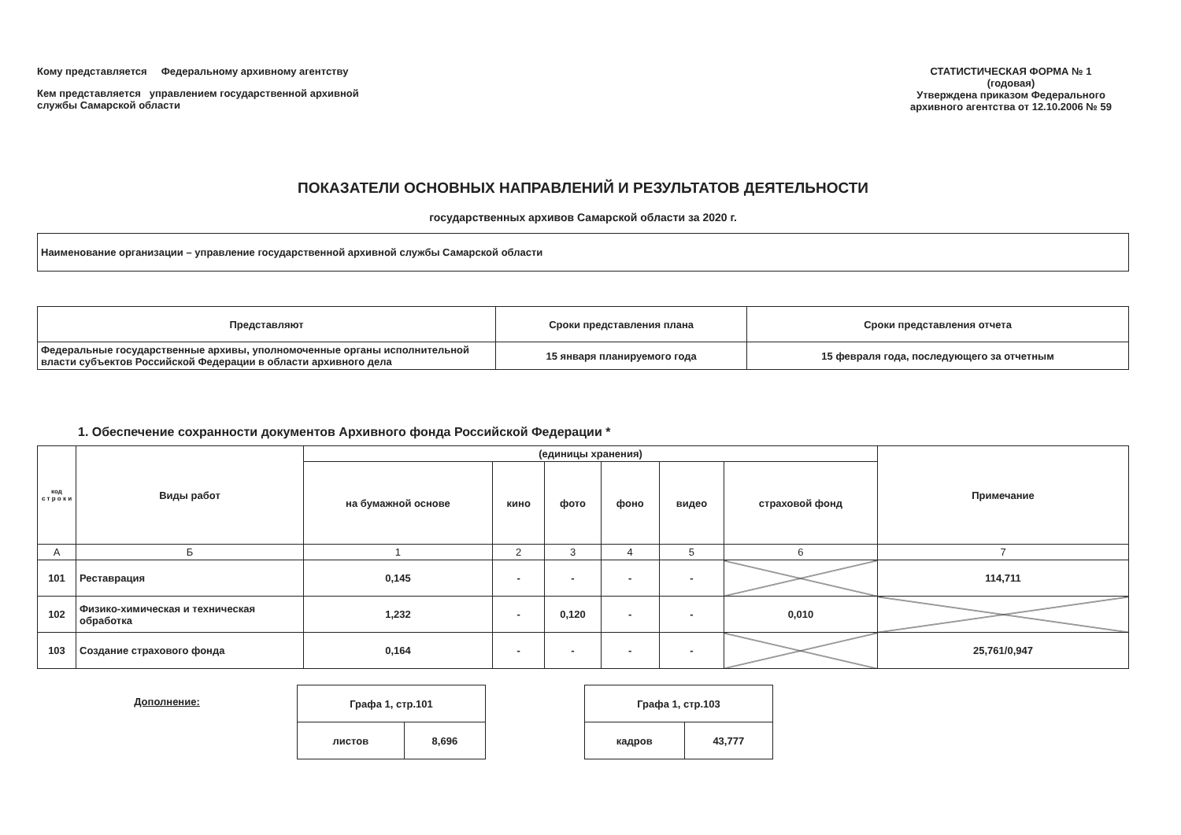Кому представляется Федеральному архивному агентству
Кем представляется управлением государственной архивной
службы Самарской области
СТАТИСТИЧЕСКАЯ ФОРМА № 1
(годовая)
Утверждена приказом Федерального архивного агентства от 12.10.2006 № 59
ПОКАЗАТЕЛИ ОСНОВНЫХ НАПРАВЛЕНИЙ И РЕЗУЛЬТАТОВ ДЕЯТЕЛЬНОСТИ
государственных архивов Самарской области за 2020 г.
Наименование организации – управление государственной архивной службы Самарской области
| Представляют | Сроки представления плана | Сроки представления отчета |
| --- | --- | --- |
| Федеральные государственные архивы, уполномоченные органы исполнительной власти субъектов Российской Федерации в области архивного дела | 15 января планируемого года | 15 февраля года, последующего за отчетным |
1. Обеспечение сохранности документов Архивного фонда Российской Федерации *
| код с т р о к и | Виды работ | (единицы хранения) | | | | | | Примечание |
| --- | --- | --- | --- | --- | --- | --- | --- | --- |
| | | на бумажной основе | кино | фото | фоно | видео | страховой фонд | |
| А | Б | 1 | 2 | 3 | 4 | 5 | 6 | 7 |
| 101 | Реставрация | 0,145 | - | - | - | - | | 114,711 |
| 102 | Физико-химическая и техническая обработка | 1,232 | - | 0,120 | - | - | 0,010 | |
| 103 | Создание страхового фонда | 0,164 | - | - | - | - | | 25,761/0,947 |
Дополнение:
| Графа 1, стр.101 | |
| листов | 8,696 |
| Графа 1, стр.103 | |
| кадров | 43,777 |